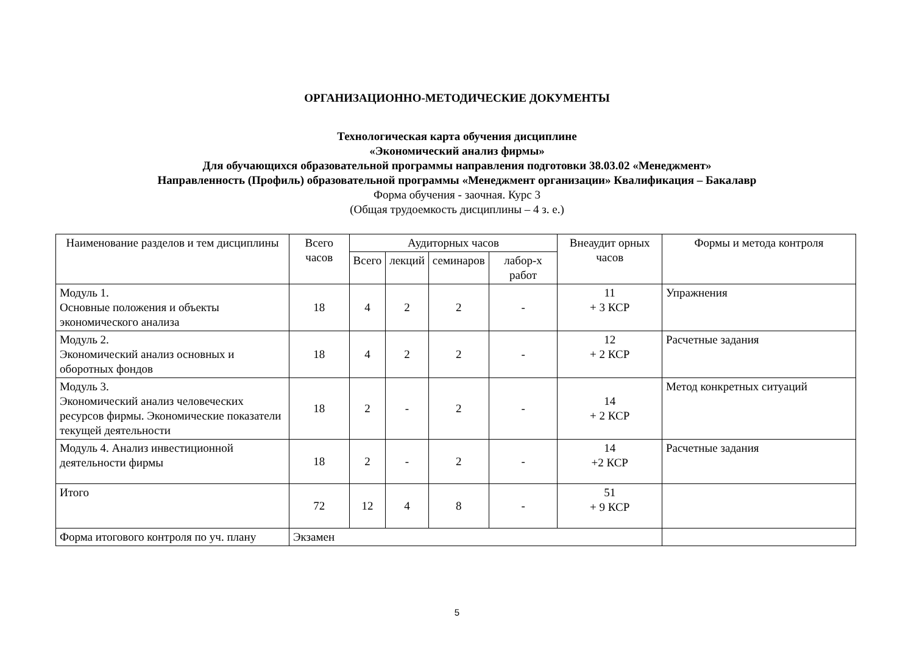ОРГАНИЗАЦИОННО-МЕТОДИЧЕСКИЕ ДОКУМЕНТЫ
Технологическая карта обучения дисциплине
«Экономический анализ фирмы»
Для обучающихся образовательной программы направления подготовки 38.03.02 «Менеджмент»
Направленность (Профиль) образовательной программы «Менеджмент организации» Квалификация – Бакалавр
Форма обучения - заочная. Курс 3
(Общая трудоемкость дисциплины – 4 з. е.)
| Наименование разделов и тем дисциплины | Всего часов | Аудиторных часов | | | | Внеаудит орных часов | Формы и метода контроля |
| --- | --- | --- | --- | --- | --- | --- | --- |
| | | Всего | лекций | семинаров | лабор-х работ | | |
| Модуль 1. Основные положения и объекты экономического анализа | 18 | 4 | 2 | 2 | - | 11 + 3 КСР | Упражнения |
| Модуль 2. Экономический анализ основных и оборотных фондов | 18 | 4 | 2 | 2 | - | 12 + 2 КСР | Расчетные задания |
| Модуль 3. Экономический анализ человеческих ресурсов фирмы. Экономические показатели текущей деятельности | 18 | 2 | - | 2 | - | 14 + 2 КСР | Метод конкретных ситуаций |
| Модуль 4. Анализ инвестиционной деятельности фирмы | 18 | 2 | - | 2 | - | 14 +2 КСР | Расчетные задания |
| Итого | 72 | 12 | 4 | 8 | - | 51 + 9 КСР | |
| Форма итогового контроля по уч. плану | Экзамен | | | | | | |
5